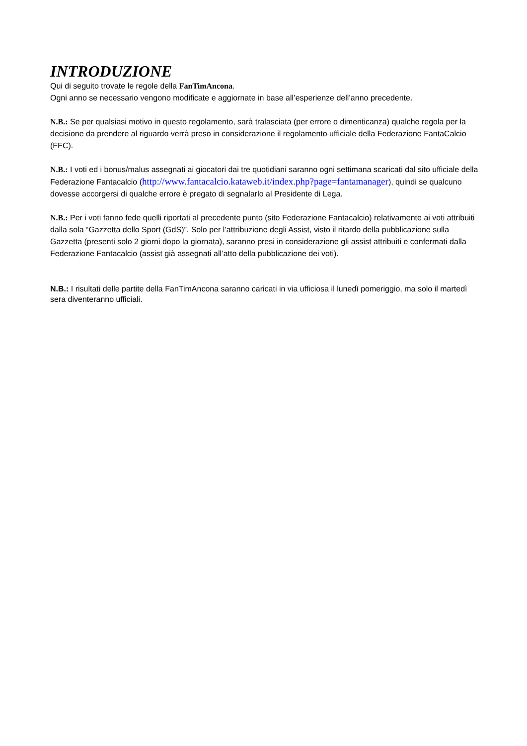INTRODUZIONE
Qui di seguito trovate le regole della FanTimAncona.
Ogni anno se necessario vengono modificate e aggiornate in base all’esperienze dell’anno precedente.
N.B.: Se per qualsiasi motivo in questo regolamento, sarà tralasciata (per errore o dimenticanza) qualche regola per la decisione da prendere al riguardo verrà preso in considerazione il regolamento ufficiale della Federazione FantaCalcio (FFC).
N.B.: I voti ed i bonus/malus assegnati ai giocatori dai tre quotidiani saranno ogni settimana scaricati dal sito ufficiale della Federazione Fantacalcio (http://www.fantacalcio.kataweb.it/index.php?page=fantamanager), quindi se qualcuno dovesse accorgersi di qualche errore è pregato di segnalarlo al Presidente di Lega.
N.B.: Per i voti fanno fede quelli riportati al precedente punto (sito Federazione Fantacalcio) relativamente ai voti attribuiti dalla sola “Gazzetta dello Sport (GdS)”. Solo per l’attribuzione degli Assist, visto il ritardo della pubblicazione sulla Gazzetta (presenti solo 2 giorni dopo la giornata), saranno presi in considerazione gli assist attribuiti e confermati dalla Federazione Fantacalcio (assist già assegnati all’atto della pubblicazione dei voti).
N.B.: I risultati delle partite della FanTimAncona saranno caricati in via ufficiosa il lunedì pomeriggio, ma solo il martedì sera diventeranno ufficiali.